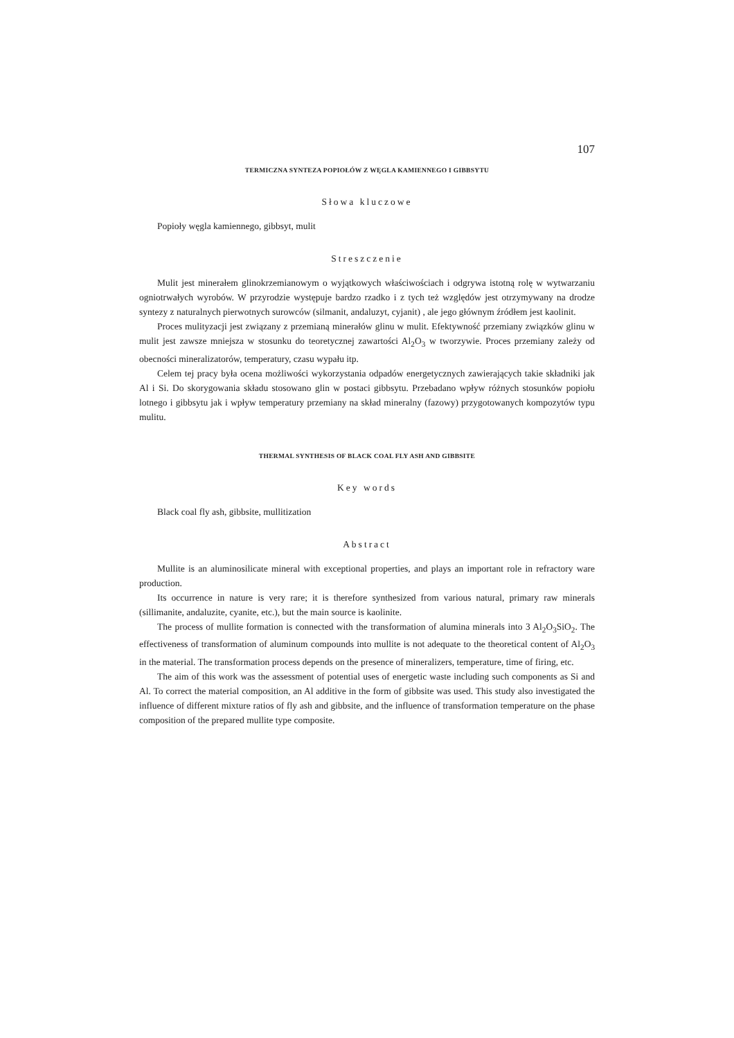107
TERMICZNA SYNTEZA POPIOŁÓW Z WĘGLA KAMIENNEGO I GIBBSYTU
Słowa kluczowe
Popioły węgla kamiennego, gibbsyt, mulit
Streszczenie
Mulit jest minerałem glinokrzemianowym o wyjątkowych właściwościach i odgrywa istotną rolę w wytwarzaniu ogniotrwałych wyrobów. W przyrodzie występuje bardzo rzadko i z tych też względów jest otrzymywany na drodze syntezy z naturalnych pierwotnych surowców (silmanit, andaluzyt, cyjanit) , ale jego głównym źródłem jest kaolinit.
Proces mulityzacji jest związany z przemianą minerałów glinu w mulit. Efektywność przemiany związków glinu w mulit jest zawsze mniejsza w stosunku do teoretycznej zawartości Al<sub>2</sub>O<sub>3</sub> w tworzywie. Proces przemiany zależy od obecności mineralizatorów, temperatury, czasu wypału itp.
Celem tej pracy była ocena możliwości wykorzystania odpadów energetycznych zawierających takie składniki jak Al i Si. Do skorygowania składu stosowano glin w postaci gibbsytu. Przebadano wpływ różnych stosunków popiołu lotnego i gibbsytu jak i wpływ temperatury przemiany na skład mineralny (fazowy) przygotowanych kompozytów typu mulitu.
THERMAL SYNTHESIS OF BLACK COAL FLY ASH AND GIBBSITE
Key words
Black coal fly ash, gibbsite, mullitization
Abstract
Mullite is an aluminosilicate mineral with exceptional properties, and plays an important role in refractory ware production.
Its occurrence in nature is very rare; it is therefore synthesized from various natural, primary raw minerals (sillimanite, andaluzite, cyanite, etc.), but the main source is kaolinite.
The process of mullite formation is connected with the transformation of alumina minerals into 3 Al<sub>2</sub>O<sub>3</sub>SiO<sub>2</sub>. The effectiveness of transformation of aluminum compounds into mullite is not adequate to the theoretical content of Al<sub>2</sub>O<sub>3</sub> in the material. The transformation process depends on the presence of mineralizers, temperature, time of firing, etc.
The aim of this work was the assessment of potential uses of energetic waste including such components as Si and Al. To correct the material composition, an Al additive in the form of gibbsite was used. This study also investigated the influence of different mixture ratios of fly ash and gibbsite, and the influence of transformation temperature on the phase composition of the prepared mullite type composite.